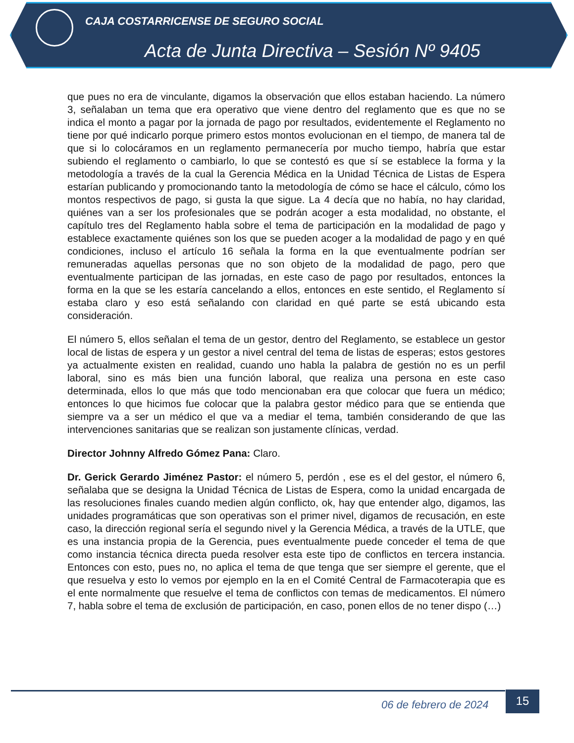CAJA COSTARRICENSE DE SEGURO SOCIAL
Acta de Junta Directiva – Sesión Nº 9405
que pues no era de vinculante, digamos la observación que ellos estaban haciendo. La número 3, señalaban un tema que era operativo que viene dentro del reglamento que es que no se indica el monto a pagar por la jornada de pago por resultados, evidentemente el Reglamento no tiene por qué indicarlo porque primero estos montos evolucionan en el tiempo, de manera tal de que si lo colocáramos en un reglamento permanecería por mucho tiempo, habría que estar subiendo el reglamento o cambiarlo, lo que se contestó es que sí se establece la forma y la metodología a través de la cual la Gerencia Médica en la Unidad Técnica de Listas de Espera estarían publicando y promocionando tanto la metodología de cómo se hace el cálculo, cómo los montos respectivos de pago, si gusta la que sigue. La 4 decía que no había, no hay claridad, quiénes van a ser los profesionales que se podrán acoger a esta modalidad, no obstante, el capítulo tres del Reglamento habla sobre el tema de participación en la modalidad de pago y establece exactamente quiénes son los que se pueden acoger a la modalidad de pago y en qué condiciones, incluso el artículo 16 señala la forma en la que eventualmente podrían ser remuneradas aquellas personas que no son objeto de la modalidad de pago, pero que eventualmente participan de las jornadas, en este caso de pago por resultados, entonces la forma en la que se les estaría cancelando a ellos, entonces en este sentido, el Reglamento sí estaba claro y eso está señalando con claridad en qué parte se está ubicando esta consideración.
El número 5, ellos señalan el tema de un gestor, dentro del Reglamento, se establece un gestor local de listas de espera y un gestor a nivel central del tema de listas de esperas; estos gestores ya actualmente existen en realidad, cuando uno habla la palabra de gestión no es un perfil laboral, sino es más bien una función laboral, que realiza una persona en este caso determinada, ellos lo que más que todo mencionaban era que colocar que fuera un médico; entonces lo que hicimos fue colocar que la palabra gestor médico para que se entienda que siempre va a ser un médico el que va a mediar el tema, también considerando de que las intervenciones sanitarias que se realizan son justamente clínicas, verdad.
Director Johnny Alfredo Gómez Pana: Claro.
Dr. Gerick Gerardo Jiménez Pastor: el número 5, perdón , ese es el del gestor, el número 6, señalaba que se designa la Unidad Técnica de Listas de Espera, como la unidad encargada de las resoluciones finales cuando medien algún conflicto, ok, hay que entender algo, digamos, las unidades programáticas que son operativas son el primer nivel, digamos de recusación, en este caso, la dirección regional sería el segundo nivel y la Gerencia Médica, a través de la UTLE, que es una instancia propia de la Gerencia, pues eventualmente puede conceder el tema de que como instancia técnica directa pueda resolver esta este tipo de conflictos en tercera instancia. Entonces con esto, pues no, no aplica el tema de que tenga que ser siempre el gerente, que el que resuelva y esto lo vemos por ejemplo en la en el Comité Central de Farmacoterapia que es el ente normalmente que resuelve el tema de conflictos con temas de medicamentos. El número 7, habla sobre el tema de exclusión de participación, en caso, ponen ellos de no tener dispo (…)
06 de febrero de 2024
15